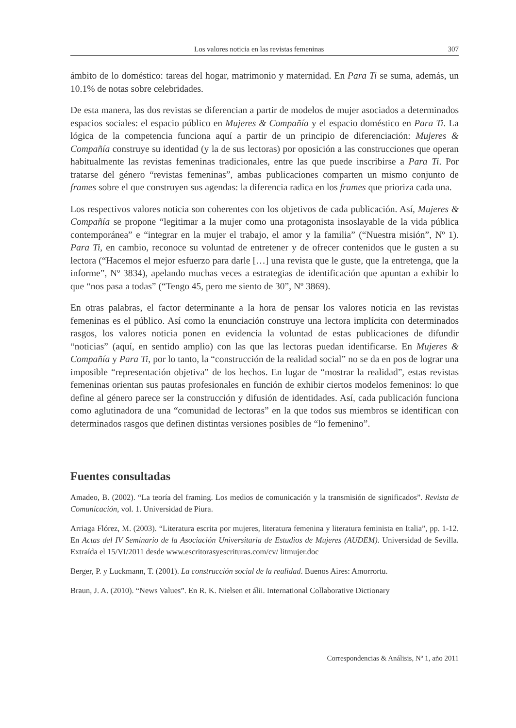Los valores noticia en las revistas femeninas 307
ámbito de lo doméstico: tareas del hogar, matrimonio y maternidad. En Para Ti se suma, además, un 10.1% de notas sobre celebridades.
De esta manera, las dos revistas se diferencian a partir de modelos de mujer asociados a determinados espacios sociales: el espacio público en Mujeres & Compañía y el espacio doméstico en Para Ti. La lógica de la competencia funciona aquí a partir de un principio de diferenciación: Mujeres & Compañía construye su identidad (y la de sus lectoras) por oposición a las construcciones que operan habitualmente las revistas femeninas tradicionales, entre las que puede inscribirse a Para Ti. Por tratarse del género “revistas femeninas”, ambas publicaciones comparten un mismo conjunto de frames sobre el que construyen sus agendas: la diferencia radica en los frames que prioriza cada una.
Los respectivos valores noticia son coherentes con los objetivos de cada publicación. Así, Mujeres & Compañía se propone “legitimar a la mujer como una protagonista insoslayable de la vida pública contemporánea” e “integrar en la mujer el trabajo, el amor y la familia” (“Nuestra misión”, Nº 1). Para Ti, en cambio, reconoce su voluntad de entretener y de ofrecer contenidos que le gusten a su lectora (“Hacemos el mejor esfuerzo para darle […] una revista que le guste, que la entretenga, que la informe”, Nº 3834), apelando muchas veces a estrategias de identificación que apuntan a exhibir lo que “nos pasa a todas” (“Tengo 45, pero me siento de 30”, Nº 3869).
En otras palabras, el factor determinante a la hora de pensar los valores noticia en las revistas femeninas es el público. Así como la enunciación construye una lectora implícita con determinados rasgos, los valores noticia ponen en evidencia la voluntad de estas publicaciones de difundir “noticias” (aquí, en sentido amplio) con las que las lectoras puedan identificarse. En Mujeres & Compañía y Para Ti, por lo tanto, la “construcción de la realidad social” no se da en pos de lograr una imposible “representación objetiva” de los hechos. En lugar de “mostrar la realidad”, estas revistas femeninas orientan sus pautas profesionales en función de exhibir ciertos modelos femeninos: lo que define al género parece ser la construcción y difusión de identidades. Así, cada publicación funciona como aglutinadora de una “comunidad de lectoras” en la que todos sus miembros se identifican con determinados rasgos que definen distintas versiones posibles de “lo femenino”.
Fuentes consultadas
Amadeo, B. (2002). “La teoría del framing. Los medios de comunicación y la transmisión de significados”. Revista de Comunicación, vol. 1. Universidad de Piura.
Arriaga Flórez, M. (2003). “Literatura escrita por mujeres, literatura femenina y literatura feminista en Italia”, pp. 1-12. En Actas del IV Seminario de la Asociación Universitaria de Estudios de Mujeres (AUDEM). Universidad de Sevilla. Extraída el 15/VI/2011 desde www.escritorasyescrituras.com/cv/ litmujer.doc
Berger, P. y Luckmann, T. (2001). La construcción social de la realidad. Buenos Aires: Amorrortu.
Braun, J. A. (2010). “News Values”. En R. K. Nielsen et álii. International Collaborative Dictionary
Correspondencias & Análisis, Nº 1, año 2011